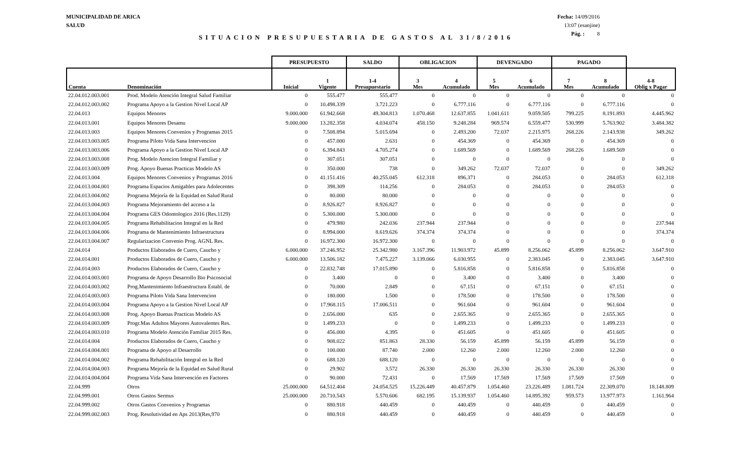MUNICIPALIDAD DE ARICA
SALUD
Fecha: 14/09/2016
13:07 (esanjine)
Pág. : 8
SITUACION PRESUPUESTARIA DE GASTOS AL 31/8/2016
| | | PRESUPUESTO | | SALDO | OBLIGACION | | DEVENGADO | | PAGADO | | |
| --- | --- | --- | --- | --- | --- | --- | --- | --- | --- | --- | --- |
| Cuenta | Denominación | Inicial | 1 Vigente | 1-4 Presupuestario | 3 Mes | 4 Acumulado | 5 Mes | 6 Acumulado | 7 Mes | 8 Acumulado | 4-8 Oblig x Pagar |
| 22.04.012.003.001 | Prod. Modelo Atención Integral Salud Familiar | 0 | 555.477 | 555.477 | 0 | 0 | 0 | 0 | 0 | 0 | 0 |
| 22.04.012.003.002 | Programa Apoyo a la Gestion Nivel Local AP | 0 | 10.498.339 | 3.721.223 | 0 | 6.777.116 | 0 | 6.777.116 | 0 | 6.777.116 | 0 |
| 22.04.013 | Equipos Menores | 9.000.000 | 61.942.668 | 49.304.813 | 1.070.468 | 12.637.855 | 1.041.611 | 9.059.505 | 799.225 | 8.191.893 | 4.445.962 |
| 22.04.013.001 | Equipos Menores Desamu | 9.000.000 | 13.282.358 | 4.034.074 | 458.150 | 9.248.284 | 969.574 | 6.559.477 | 530.999 | 5.763.902 | 3.484.382 |
| 22.04.013.003 | Equipos Menores Convenios y Programas 2015 | 0 | 7.508.894 | 5.015.694 | 0 | 2.493.200 | 72.037 | 2.215.975 | 268.226 | 2.143.938 | 349.262 |
| 22.04.013.003.005 | Programa Piloto Vida Sana Intervencion | 0 | 457.000 | 2.631 | 0 | 454.369 | 0 | 454.369 | 0 | 454.369 | 0 |
| 22.04.013.003.006 | Programa Apoyo a la Gestion Nivel Local AP | 0 | 6.394.843 | 4.705.274 | 0 | 1.689.569 | 0 | 1.689.569 | 268.226 | 1.689.569 | 0 |
| 22.04.013.003.008 | Prog. Modelo Atencion Integral Familiar y | 0 | 307.051 | 307.051 | 0 | 0 | 0 | 0 | 0 | 0 | 0 |
| 22.04.013.003.009 | Prog. Apoyo Buenas Practicas Modelo AS | 0 | 350.000 | 738 | 0 | 349.262 | 72.037 | 72.037 | 0 | 0 | 349.262 |
| 22.04.013.004 | Equipos Menores Convenios y Programas 2016 | 0 | 41.151.416 | 40.255.045 | 612.318 | 896.371 | 0 | 284.053 | 0 | 284.053 | 612.318 |
| 22.04.013.004.001 | Programa Espacios Amigables para Adolecentes | 0 | 398.309 | 114.256 | 0 | 284.053 | 0 | 284.053 | 0 | 284.053 | 0 |
| 22.04.013.004.002 | Programa Mejoría de la Equidad en Salud Rural | 0 | 80.000 | 80.000 | 0 | 0 | 0 | 0 | 0 | 0 | 0 |
| 22.04.013.004.003 | Programa Mejoramiento del acceso a la | 0 | 8.926.827 | 8.926.827 | 0 | 0 | 0 | 0 | 0 | 0 | 0 |
| 22.04.013.004.004 | Programa GES Odontologico 2016 (Res.1129) | 0 | 5.300.000 | 5.300.000 | 0 | 0 | 0 | 0 | 0 | 0 | 0 |
| 22.04.013.004.005 | Programa Rehabilitacion Integral en la Red | 0 | 479.980 | 242.036 | 237.944 | 237.944 | 0 | 0 | 0 | 0 | 237.944 |
| 22.04.013.004.006 | Programa de Mantenimiento Infraestructura | 0 | 8.994.000 | 8.619.626 | 374.374 | 374.374 | 0 | 0 | 0 | 0 | 374.374 |
| 22.04.013.004.007 | Regularizacion Convenio Prog. AGNL Res. | 0 | 16.972.300 | 16.972.300 | 0 | 0 | 0 | 0 | 0 | 0 | 0 |
| 22.04.014 | Productos Elaborados de Cuero, Caucho y | 6.000.000 | 37.246.952 | 25.342.980 | 3.167.396 | 11.903.972 | 45.899 | 8.256.062 | 45.899 | 8.256.062 | 3.647.910 |
| 22.04.014.001 | Productos Elaborados de Cuero, Caucho y | 6.000.000 | 13.506.182 | 7.475.227 | 3.139.066 | 6.030.955 | 0 | 2.383.045 | 0 | 2.383.045 | 3.647.910 |
| 22.04.014.003 | Productos Elaborados de Cuero, Caucho y | 0 | 22.832.748 | 17.015.890 | 0 | 5.816.858 | 0 | 5.816.858 | 0 | 5.816.858 | 0 |
| 22.04.014.003.001 | Programa de Apoyo Desarrollo Bio Psicosocial | 0 | 3.400 | 0 | 0 | 3.400 | 0 | 3.400 | 0 | 3.400 | 0 |
| 22.04.014.003.002 | Prog.Mantenimiento Infraestructura Establ. de | 0 | 70.000 | 2.849 | 0 | 67.151 | 0 | 67.151 | 0 | 67.151 | 0 |
| 22.04.014.003.003 | Programa Piloto Vida Sana Intervencion | 0 | 180.000 | 1.500 | 0 | 178.500 | 0 | 178.500 | 0 | 178.500 | 0 |
| 22.04.014.003.004 | Programa Apoyo a la Gestion Nivel Local AP | 0 | 17.968.115 | 17.006.511 | 0 | 961.604 | 0 | 961.604 | 0 | 961.604 | 0 |
| 22.04.014.003.008 | Prog. Apoyo Buenas Practicas Modelo AS | 0 | 2.656.000 | 635 | 0 | 2.655.365 | 0 | 2.655.365 | 0 | 2.655.365 | 0 |
| 22.04.014.003.009 | Progr.Mas Adultos Mayores Autovalentes Res. | 0 | 1.499.233 | 0 | 0 | 1.499.233 | 0 | 1.499.233 | 0 | 1.499.233 | 0 |
| 22.04.014.003.010 | Programa Modelo Atención Familiar 2015 Res. | 0 | 456.000 | 4.395 | 0 | 451.605 | 0 | 451.605 | 0 | 451.605 | 0 |
| 22.04.014.004 | Productos Elaborados de Cuero, Caucho y | 0 | 908.022 | 851.863 | 28.330 | 56.159 | 45.899 | 56.159 | 45.899 | 56.159 | 0 |
| 22.04.014.004.001 | Programa de Apoyo al Desarrollo | 0 | 100.000 | 87.740 | 2.000 | 12.260 | 2.000 | 12.260 | 2.000 | 12.260 | 0 |
| 22.04.014.004.002 | Programa Rehabilitación Integral en la Red | 0 | 688.120 | 688.120 | 0 | 0 | 0 | 0 | 0 | 0 | 0 |
| 22.04.014.004.003 | Programa Mejoría de la Equidad en Salud Rural | 0 | 29.902 | 3.572 | 26.330 | 26.330 | 26.330 | 26.330 | 26.330 | 26.330 | 0 |
| 22.04.014.004.004 | Programa Vida Sana Intervención en Factores | 0 | 90.000 | 72.431 | 0 | 17.569 | 17.569 | 17.569 | 17.569 | 17.569 | 0 |
| 22.04.999 | Otros | 25.000.000 | 64.512.404 | 24.054.525 | 15.226.449 | 40.457.879 | 1.054.460 | 23.226.489 | 1.081.724 | 22.309.070 | 18.148.809 |
| 22.04.999.001 | Otros Gastos Sermus | 25.000.000 | 20.710.543 | 5.570.606 | 682.195 | 15.139.937 | 1.054.460 | 14.895.392 | 959.573 | 13.977.973 | 1.161.964 |
| 22.04.999.002 | Otros Gastos Convenios y Programas | 0 | 880.918 | 440.459 | 0 | 440.459 | 0 | 440.459 | 0 | 440.459 | 0 |
| 22.04.999.002.003 | Prog. Resolutividad en Aps 2013(Res,970 | 0 | 880.918 | 440.459 | 0 | 440.459 | 0 | 440.459 | 0 | 440.459 | 0 |